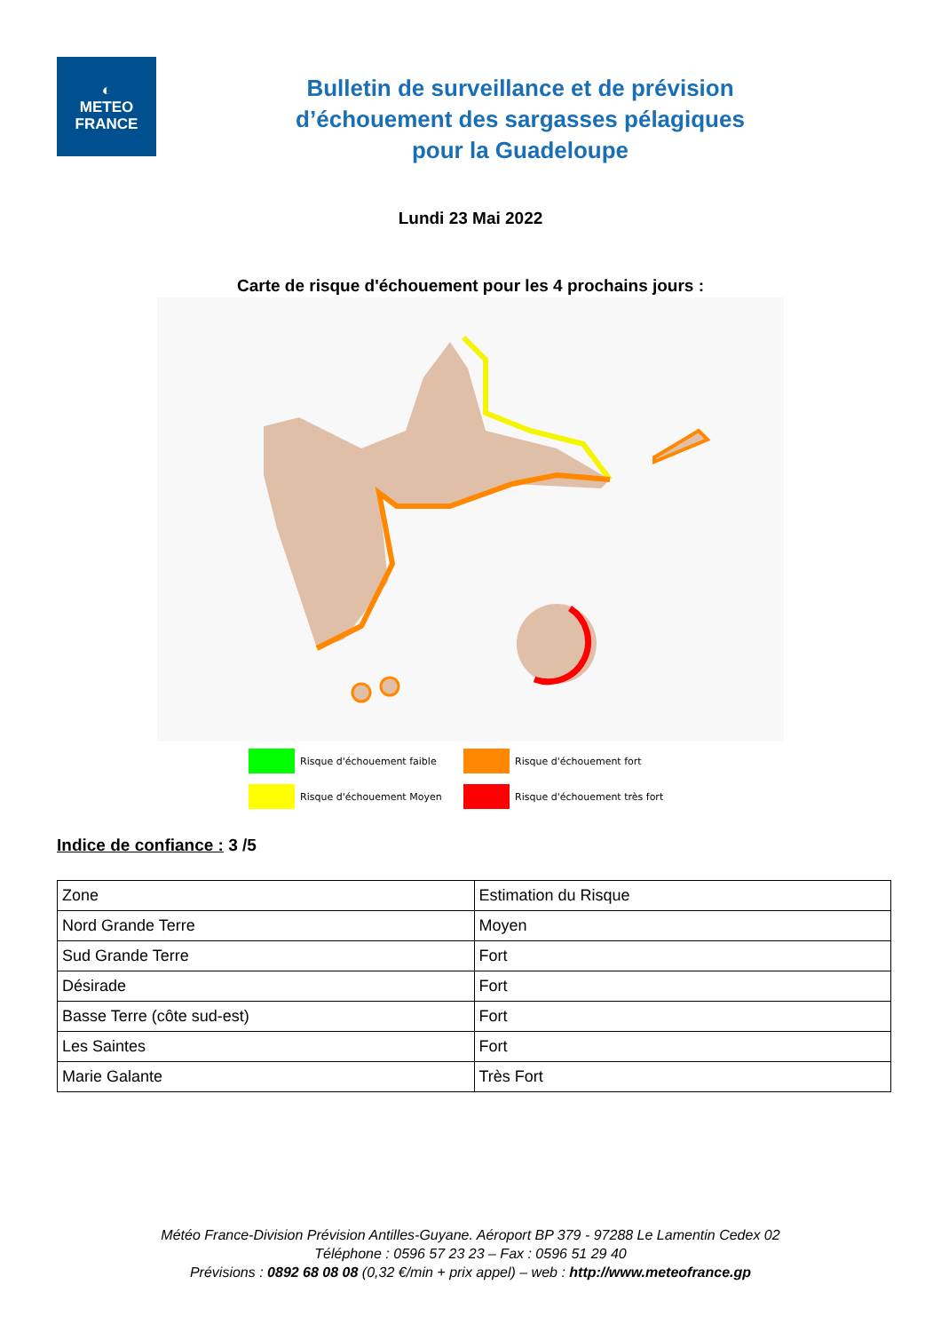◐
METEO
FRANCE
Bulletin de surveillance et de prévision
d’échouement des sargasses pélagiques
pour la Guadeloupe
Lundi 23 Mai 2022
Carte de risque d'échouement pour les 4 prochains jours :
Risque d'échouement faible
Risque d'échouement fort
Risque d'échouement Moyen
Risque d'échouement très fort
Indice de confiance : 3 /5
| Zone | Estimation du Risque |
| Nord Grande Terre | Moyen |
| Sud Grande Terre | Fort |
| Désirade | Fort |
| Basse Terre (côte sud-est) | Fort |
| Les Saintes | Fort |
| Marie Galante | Très Fort |
Météo France-Division Prévision Antilles-Guyane. Aéroport BP 379 - 97288 Le Lamentin Cedex 02
Téléphone : 0596 57 23 23 – Fax : 0596 51 29 40
Prévisions : 0892 68 08 08 (0,32 €/min + prix appel) – web : http://www.meteofrance.gp